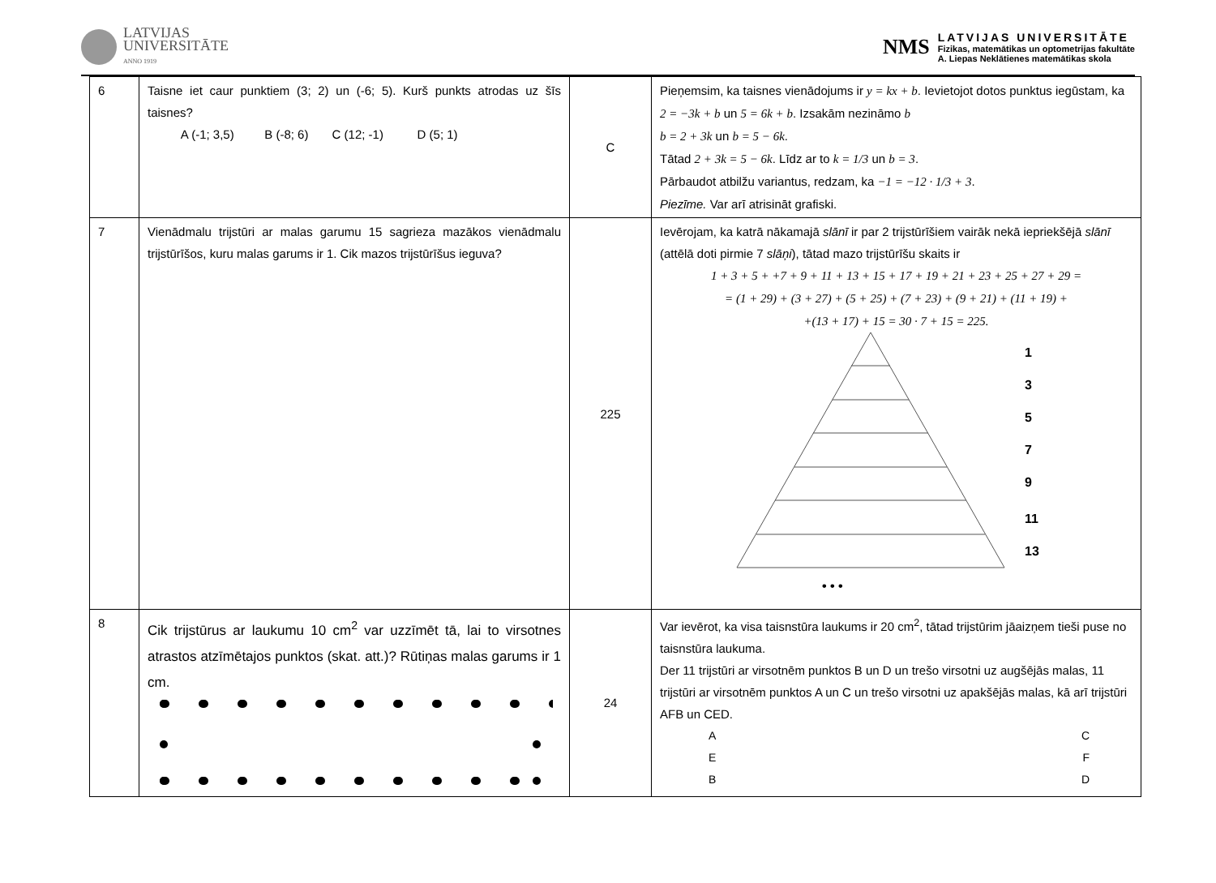LATVIJAS
UNIVERSITĀTE
ANNO 1919
NMS
LATVIJAS UNIVERSITĀTE
Fizikas, matemātikas un optometrijas fakultāte
A. Liepas Neklātienes matemātikas skola
| 6 | Taisne iet caur punktiem (3; 2) un (-6; 5). Kurš punkts atrodas uz šīs taisnes? A (-1; 3,5) B (-8; 6) C (12; -1) D (5; 1) | C | Pieņemsim, ka taisnes vienādojums ir y = kx + b . Ievietojot dotos punktus iegūstam, ka 2 = −3k + b un 5 = 6k + b . Izsakām nezināmo b b = 2 + 3k un b = 5 − 6k . Tātad 2 + 3k = 5 − 6k . Līdz ar to k = 1/3 un b = 3 . Pārbaudot atbilžu variantus, redzam, ka −1 = −12 · 1/3 + 3 . Piezīme. Var arī atrisināt grafiski. |
| 7 | Vienādmalu trijstūri ar malas garumu 15 sagrieza mazākos vienādmalu trijstūrīšos, kuru malas garums ir 1. Cik mazos trijstūrīšus ieguva? | 225 | Ievērojam, ka katrā nākamajā slānī ir par 2 trijstūrīšiem vairāk nekā iepriekšējā slānī (attēlā doti pirmie 7 slāņi ), tātad mazo trijstūrīšu skaits ir 1 + 3 + 5 + +7 + 9 + 11 + 13 + 15 + 17 + 19 + 21 + 23 + 25 + 27 + 29 = = (1 + 29) + (3 + 27) + (5 + 25) + (7 + 23) + (9 + 21) + (11 + 19) + +(13 + 17) + 15 = 30 · 7 + 15 = 225. 1 3 5 7 9 11 13 • • • |
| 8 | Cik trijstūrus ar laukumu 10 cm<sup>2</sup> var uzzīmēt tā, lai to virsotnes atrastos atzīmētajos punktos (skat. att.)? Rūtiņas malas garums ir 1 cm. | 24 | Var ievērot, ka visa taisnstūra laukums ir 20 cm<sup>2</sup>, tātad trijstūrim jāaizņem tieši puse no taisnstūra laukuma. Der 11 trijstūri ar virsotnēm punktos B un D un trešo virsotni uz augšējās malas, 11 trijstūri ar virsotnēm punktos A un C un trešo virsotni uz apakšējās malas, kā arī trijstūri AFB un CED. A C E F B D |